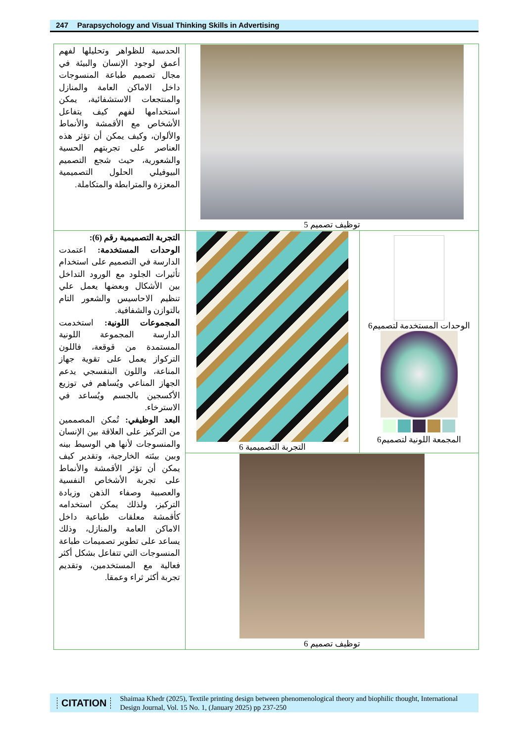247 Parapsychology and Visual Thinking Skills in Advertising
| الحدسية للظواهر وتحليلها لفهم أعمق لوجود الإنسان والبيئة في مجال تصميم طباعة المنسوجات داخل الاماكن العامة والمنازل والمنتجعات الاستشفائية، يمكن استخدامها لفهم كيف يتفاعل الأشخاص مع الأقمشة والأنماط والألوان، وكيف يمكن أن تؤثر هذه العناصر على تجربتهم الحسية والشعورية، حيث شجع التصميم البيوفيلي الحلول التصميمية المعززة والمترابطة والمتكاملة. | توظيف تصميم 5 | |
| التجربة التصميمية رقم (6): الوحدات المستخدمة: اعتمدت الدارسة في التصميم على استخدام تأثيرات الجلود مع الورود التداخل بين الأشكال وبعضها يعمل علي تنظيم الاحاسيس والشعور التام بالتوازن والشفافية. المجموعات اللونية: استخدمت الدارسة المجموعة اللونية المستمدة من قوقعة، فاللون التركواز يعمل على تقوية جهاز المناعة، واللون البنفسجي يدعم الجهاز المناعي ويُساهم في توزيع الأكسجين بالجسم ويُساعد في الاسترخاء. البعد الوظيفي: تُمكن المصممين من التركيز على العلاقة بين الإنسان والمنسوجات لأنها هي الوسيط بينه وبين بيئته الخارجية، وتقدير كيف يمكن أن تؤثر الأقمشة والأنماط على تجربة الأشخاص النفسية والعصبية وصفاء الذهن وزيادة التركيز، ولذلك يمكن استخدامه كأقمشة معلقات طباعية داخل الاماكن العامة والمنازل، وذلك يساعد على تطوير تصميمات طباعة المنسوجات التي تتفاعل بشكل أكثر فعالية مع المستخدمين، وتقديم تجربة أكثر ثراء وعمقا. | التجربة التصميمية 6 | الوحدات المستخدمة لتصميم6 المجمعة اللونية لتصميم6 |
| | توظيف تصميم 6 | |
CITATION
Shaimaa Khedr (2025), Textile printing design between phenomenological theory and biophilic thought, International Design Journal, Vol. 15 No. 1, (January 2025) pp 237-250